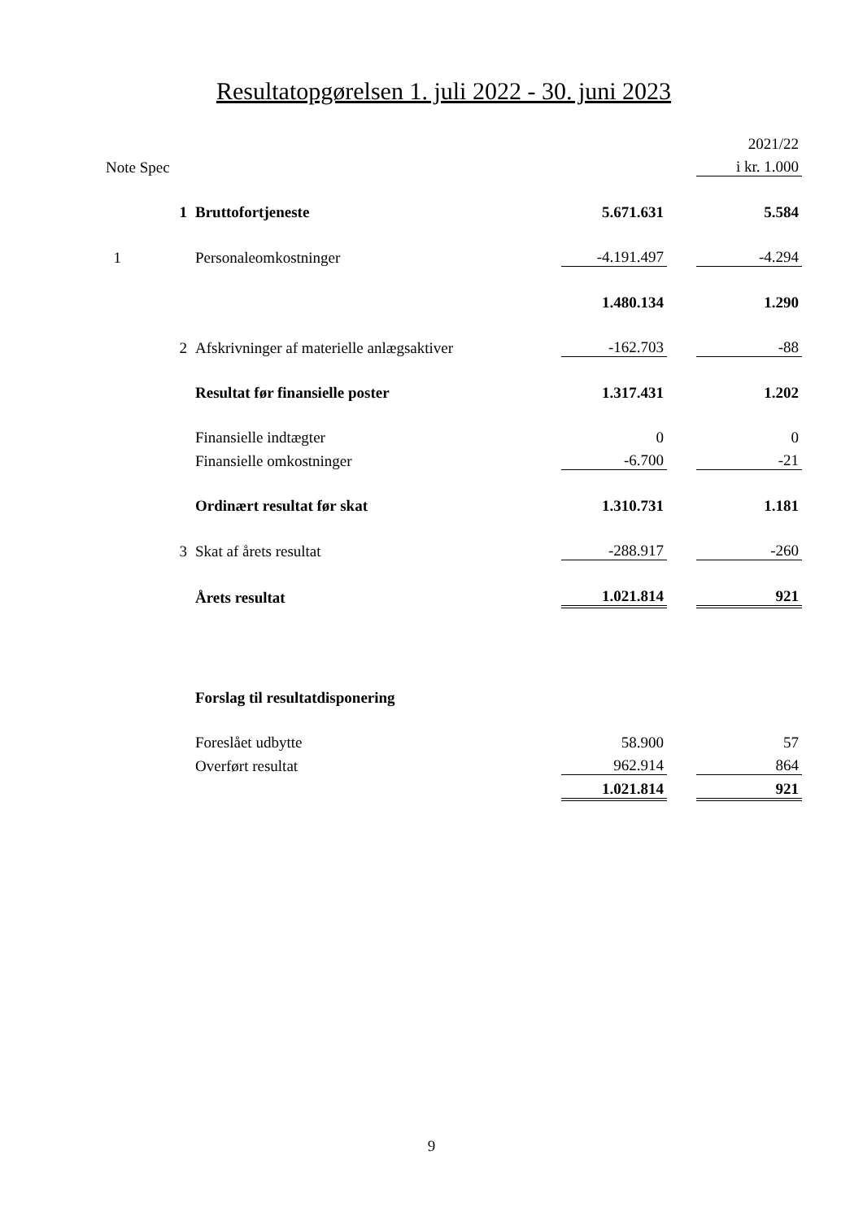Resultatopgørelsen 1. juli 2022 - 30. juni 2023
| | | | | | 2021/22 |
| Note Spec | | | | | i kr. 1.000 |
| | 1 | Bruttofortjeneste | 5.671.631 | | 5.584 |
| 1 | | Personaleomkostninger | -4.191.497 | | -4.294 |
| | | | 1.480.134 | | 1.290 |
| | 2 | Afskrivninger af materielle anlægsaktiver | -162.703 | | -88 |
| | | Resultat før finansielle poster | 1.317.431 | | 1.202 |
| | | Finansielle indtægter | 0 | | 0 |
| | | Finansielle omkostninger | -6.700 | | -21 |
| | | Ordinært resultat før skat | 1.310.731 | | 1.181 |
| | 3 | Skat af årets resultat | -288.917 | | -260 |
| | | Årets resultat | 1.021.814 | | 921 |
| | | Forslag til resultatdisponering | | | |
| | | Foreslået udbytte | 58.900 | | 57 |
| | | Overført resultat | 962.914 | | 864 |
| | | | 1.021.814 | | 921 |
9